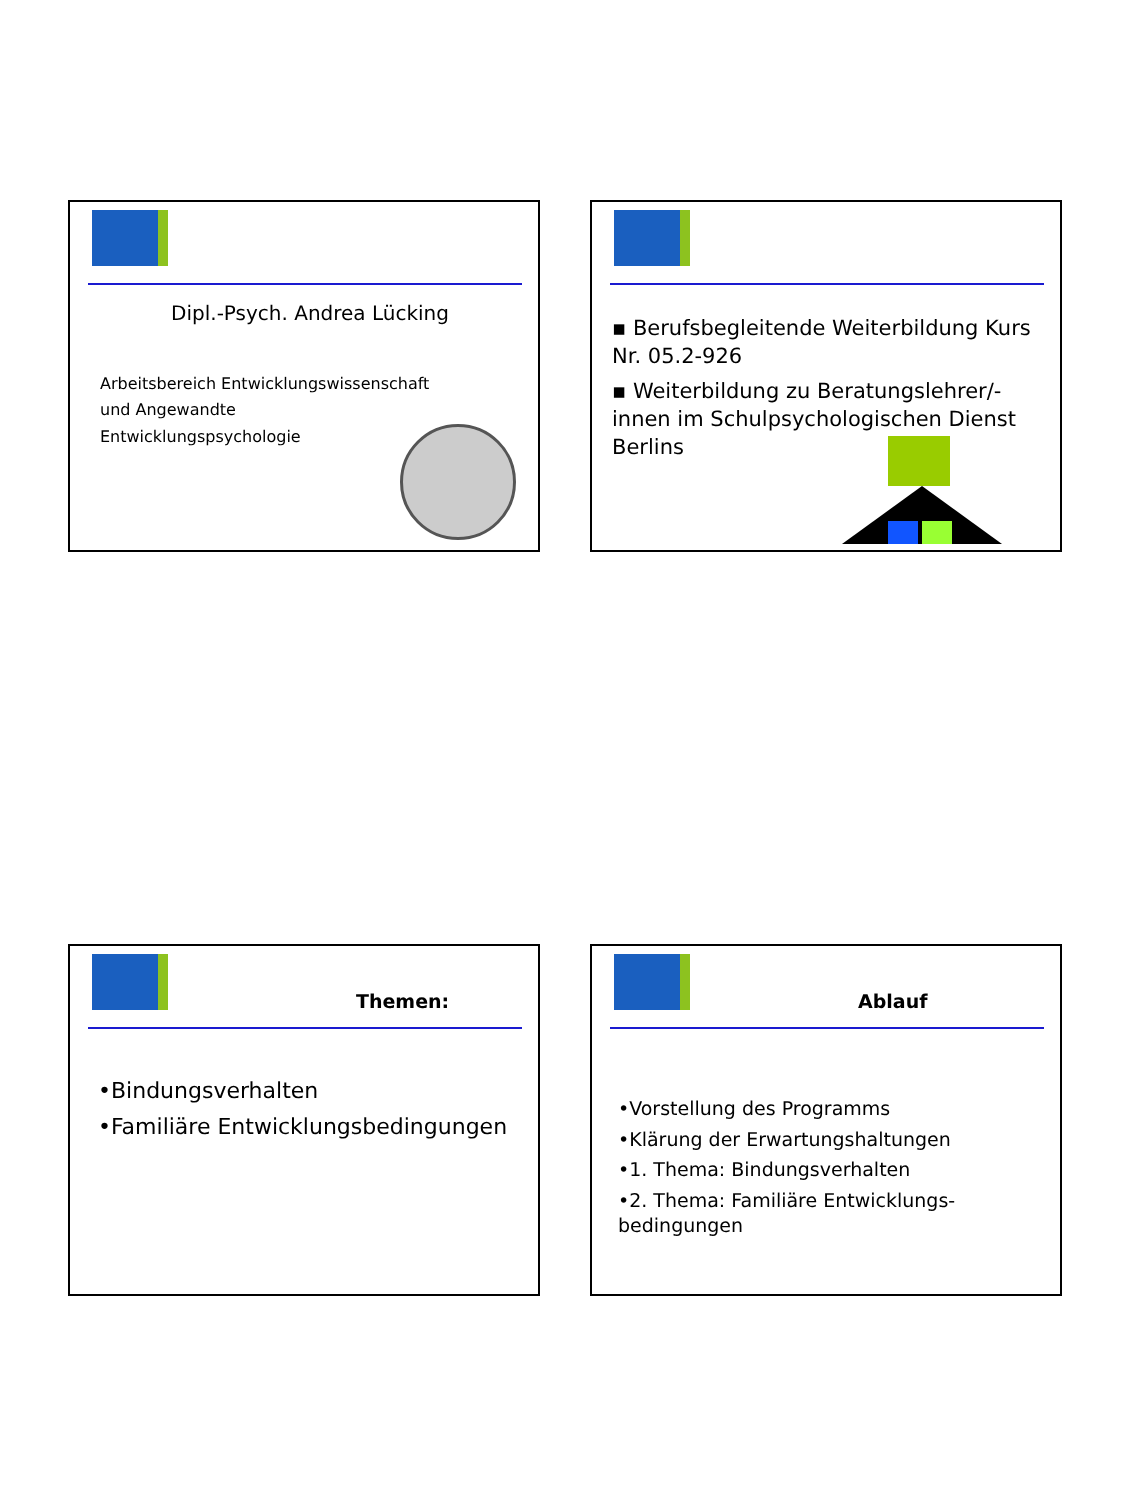Dipl.-Psych. Andrea Lücking
Arbeitsbereich Entwicklungswissenschaft
und Angewandte
Entwicklungspsychologie
▪ Berufsbegleitende Weiterbildung Kurs Nr. 05.2-926
▪ Weiterbildung zu Beratungslehrer/-innen im Schulpsychologischen Dienst Berlins
Themen:
•Bindungsverhalten
•Familiäre Entwicklungsbedingungen
Ablauf
•Vorstellung des Programms
•Klärung der Erwartungshaltungen
•1. Thema: Bindungsverhalten
•2. Thema: Familiäre Entwicklungs-bedingungen